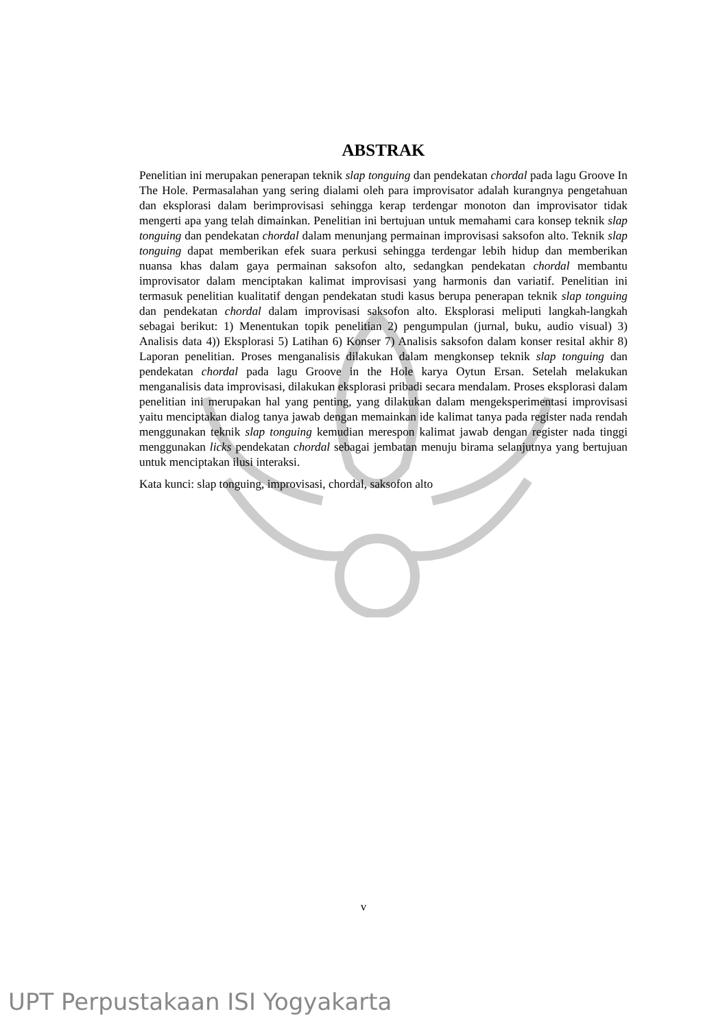ABSTRAK
Penelitian ini merupakan penerapan teknik slap tonguing dan pendekatan chordal pada lagu Groove In The Hole. Permasalahan yang sering dialami oleh para improvisator adalah kurangnya pengetahuan dan eksplorasi dalam berimprovisasi sehingga kerap terdengar monoton dan improvisator tidak mengerti apa yang telah dimainkan. Penelitian ini bertujuan untuk memahami cara konsep teknik slap tonguing dan pendekatan chordal dalam menunjang permainan improvisasi saksofon alto. Teknik slap tonguing dapat memberikan efek suara perkusi sehingga terdengar lebih hidup dan memberikan nuansa khas dalam gaya permainan saksofon alto, sedangkan pendekatan chordal membantu improvisator dalam menciptakan kalimat improvisasi yang harmonis dan variatif. Penelitian ini termasuk penelitian kualitatif dengan pendekatan studi kasus berupa penerapan teknik slap tonguing dan pendekatan chordal dalam improvisasi saksofon alto. Eksplorasi meliputi langkah-langkah sebagai berikut: 1) Menentukan topik penelitian 2) pengumpulan (jurnal, buku, audio visual) 3) Analisis data 4)) Eksplorasi 5) Latihan 6) Konser 7) Analisis saksofon dalam konser resital akhir 8) Laporan penelitian. Proses menganalisis dilakukan dalam mengkonsep teknik slap tonguing dan pendekatan chordal pada lagu Groove in the Hole karya Oytun Ersan. Setelah melakukan menganalisis data improvisasi, dilakukan eksplorasi pribadi secara mendalam. Proses eksplorasi dalam penelitian ini merupakan hal yang penting, yang dilakukan dalam mengeksperimentasi improvisasi yaitu menciptakan dialog tanya jawab dengan memainkan ide kalimat tanya pada register nada rendah menggunakan teknik slap tonguing kemudian merespon kalimat jawab dengan register nada tinggi menggunakan licks pendekatan chordal sebagai jembatan menuju birama selanjutnya yang bertujuan untuk menciptakan ilusi interaksi.
Kata kunci: slap tonguing, improvisasi, chordal, saksofon alto
v
UPT Perpustakaan ISI Yogyakarta